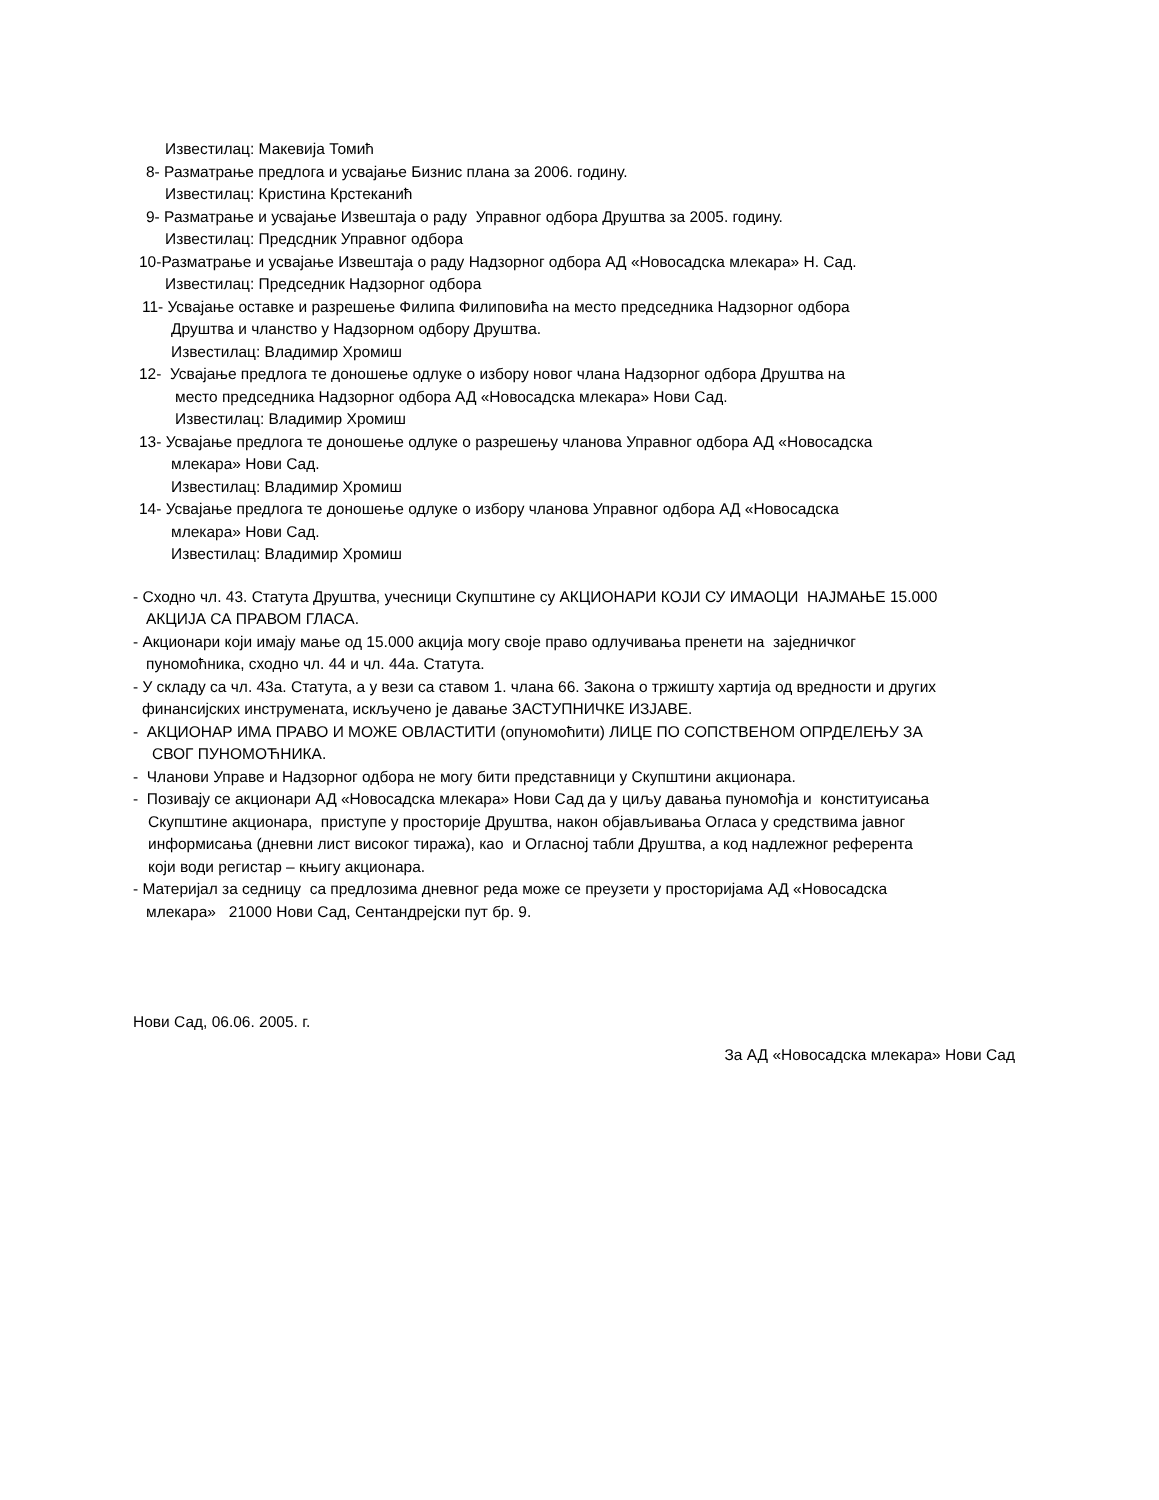Известилац: Макевија Томић
8- Разматрање предлога и усвајање Бизнис плана за 2006. годину.
Известилац: Кристина Крстеканић
9- Разматрање и усвајање Извештаја о раду Управног одбора Друштва за 2005. годину.
Известилац: Предсдник Управног одбора
10-Разматрање и усвајање Извештаја о раду Надзорног одбора АД «Новосадска млекара» Н. Сад.
Известилац: Председник Надзорног одбора
11- Усвајање оставке и разрешење Филипа Филиповића на место председника Надзорног одбора
Друштва и чланство у Надзорном одбору Друштва.
Известилац: Владимир Хромиш
12- Усвајање предлога те доношење одлуке о избору новог члана Надзорног одбора Друштва на
место председника Надзорног одбора АД «Новосадска млекара» Нови Сад.
Известилац: Владимир Хромиш
13- Усвајање предлога те доношење одлуке о разрешењу чланова Управног одбора АД «Новосадска
млекара» Нови Сад.
Известилац: Владимир Хромиш
14- Усвајање предлога те доношење одлуке о избору чланова Управног одбора АД «Новосадска
млекара» Нови Сад.
Известилац: Владимир Хромиш
- Сходно чл. 43. Статута Друштва, учесници Скупштине су АКЦИОНАРИ КОЈИ СУ ИМАОЦИ НАЈМАЊЕ 15.000
АКЦИЈА СА ПРАВОМ ГЛАСА.
- Акционари који имају мање од 15.000 акција могу своје право одлучивања пренети на заједничког
пуномоћника, сходно чл. 44 и чл. 44а. Статута.
- У складу са чл. 43а. Статута, а у вези са ставом 1. члана 66. Закона о тржишту хартија од вредности и других
финансијских инструмената, искључено је давање ЗАСТУПНИЧКЕ ИЗЈАВЕ.
- АКЦИОНАР ИМА ПРАВО И МОЖЕ ОВЛАСТИТИ (опуномоћити) ЛИЦЕ ПО СОПСТВЕНОМ ОПРДЕЛЕЊУ ЗА
СВОГ ПУНОМОЋНИКА.
- Чланови Управе и Надзорног одбора не могу бити представници у Скупштини акционара.
- Позивају се акционари АД «Новосадска млекара» Нови Сад да у циљу давања пуномоћја и конституисања
Скупштине акционара, приступе у просторије Друштва, након објављивања Огласа у средствима јавног
информисања (дневни лист високог тиража), као и Огласној табли Друштва, а код надлежног референта
који води регистар – књигу акционара.
- Материјал за седницу са предлозима дневног реда може се преузети у просторијама АД «Новосадска
млекара» 21000 Нови Сад, Сентандрејски пут бр. 9.
Нови Сад, 06.06. 2005. г.
За АД «Новосадска млекара» Нови Сад